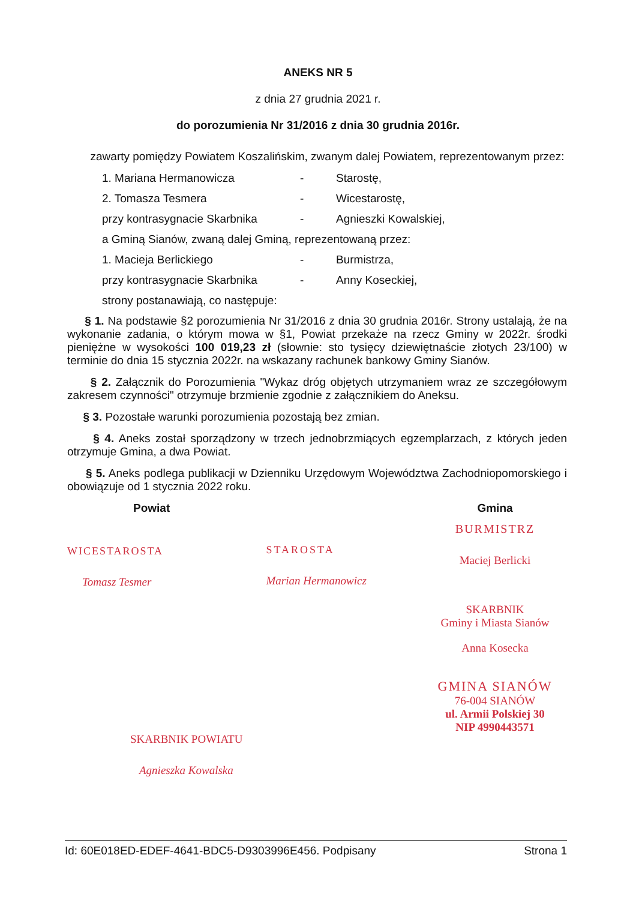ANEKS NR 5
z dnia 27 grudnia 2021 r.
do porozumienia Nr 31/2016 z dnia 30 grudnia 2016r.
zawarty pomiędzy Powiatem Koszalińskim, zwanym dalej Powiatem, reprezentowanym przez:
1. Mariana Hermanowicza - Starostę,
2. Tomasza Tesmera - Wicestarostę,
przy kontrasygnacie Skarbnika - Agnieszki Kowalskiej,
a Gminą Sianów, zwaną dalej Gminą, reprezentowaną przez:
1. Macieja Berlickiego - Burmistrza,
przy kontrasygnacie Skarbnika - Anny Koseckiej,
strony postanawiają, co następuje:
§ 1. Na podstawie §2 porozumienia Nr 31/2016 z dnia 30 grudnia 2016r. Strony ustalają, że na wykonanie zadania, o którym mowa w §1, Powiat przekaże na rzecz Gminy w 2022r. środki pieniężne w wysokości 100 019,23 zł (słownie: sto tysięcy dziewiętnaście złotych 23/100) w terminie do dnia 15 stycznia 2022r. na wskazany rachunek bankowy Gminy Sianów.
§ 2. Załącznik do Porozumienia "Wykaz dróg objętych utrzymaniem wraz ze szczegółowym zakresem czynności" otrzymuje brzmienie zgodnie z załącznikiem do Aneksu.
§ 3. Pozostałe warunki porozumienia pozostają bez zmian.
§ 4. Aneks został sporządzony w trzech jednobrzmiących egzemplarzach, z których jeden otrzymuje Gmina, a dwa Powiat.
§ 5. Aneks podlega publikacji w Dzienniku Urzędowym Województwa Zachodniopomorskiego i obowiązuje od 1 stycznia 2022 roku.
Powiat
WICESTAROSTA
Tomasz Tesmer
SKARBNIK POWIATU
Agnieszka Kowalska
STAROSTA
Marian Hermanowicz
Gmina
BURMISTRZ
Maciej Berlicki
SKARBNIK
Gminy i Miasta Sianów
Anna Kosecka
GMINA SIANÓW
76-004 SIANÓW
ul. Armii Polskiej 30
NIP 4990443571
Id: 60E018ED-EDEF-4641-BDC5-D9303996E456. Podpisany Strona 1